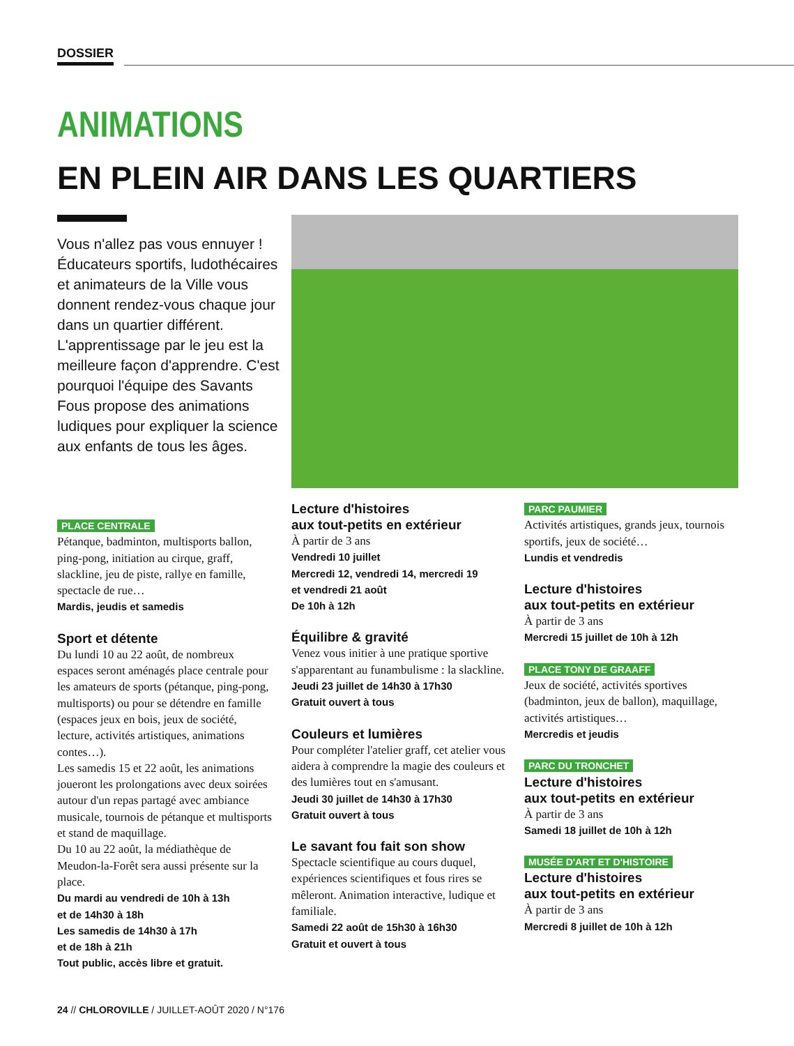DOSSIER
ANIMATIONS
EN PLEIN AIR DANS LES QUARTIERS
Vous n'allez pas vous ennuyer ! Éducateurs sportifs, ludothécaires et animateurs de la Ville vous donnent rendez-vous chaque jour dans un quartier différent. L'apprentissage par le jeu est la meilleure façon d'apprendre. C'est pourquoi l'équipe des Savants Fous propose des animations ludiques pour expliquer la science aux enfants de tous les âges.
PLACE CENTRALE
Pétanque, badminton, multisports ballon, ping-pong, initiation au cirque, graff, slackline, jeu de piste, rallye en famille, spectacle de rue…
Mardis, jeudis et samedis
Sport et détente
Du lundi 10 au 22 août, de nombreux espaces seront aménagés place centrale pour les amateurs de sports (pétanque, ping-pong, multisports) ou pour se détendre en famille (espaces jeux en bois, jeux de société, lecture, activités artistiques, animations contes…).
Les samedis 15 et 22 août, les animations joueront les prolongations avec deux soirées autour d'un repas partagé avec ambiance musicale, tournois de pétanque et multisports et stand de maquillage.
Du 10 au 22 août, la médiathèque de Meudon-la-Forêt sera aussi présente sur la place.
Du mardi au vendredi de 10h à 13h
et de 14h30 à 18h
Les samedis de 14h30 à 17h
et de 18h à 21h
Tout public, accès libre et gratuit.
Lecture d'histoires
aux tout-petits en extérieur
À partir de 3 ans
Vendredi 10 juillet
Mercredi 12, vendredi 14, mercredi 19
et vendredi 21 août
De 10h à 12h
Équilibre & gravité
Venez vous initier à une pratique sportive s'apparentant au funambulisme : la slackline.
Jeudi 23 juillet de 14h30 à 17h30
Gratuit ouvert à tous
Couleurs et lumières
Pour compléter l'atelier graff, cet atelier vous aidera à comprendre la magie des couleurs et des lumières tout en s'amusant.
Jeudi 30 juillet de 14h30 à 17h30
Gratuit ouvert à tous
Le savant fou fait son show
Spectacle scientifique au cours duquel, expériences scientifiques et fous rires se mêleront. Animation interactive, ludique et familiale.
Samedi 22 août de 15h30 à 16h30
Gratuit et ouvert à tous
PARC PAUMIER
Activités artistiques, grands jeux, tournois sportifs, jeux de société…
Lundis et vendredis
Lecture d'histoires
aux tout-petits en extérieur
À partir de 3 ans
Mercredi 15 juillet de 10h à 12h
PLACE TONY DE GRAAFF
Jeux de société, activités sportives (badminton, jeux de ballon), maquillage, activités artistiques…
Mercredis et jeudis
PARC DU TRONCHET
Lecture d'histoires
aux tout-petits en extérieur
À partir de 3 ans
Samedi 18 juillet de 10h à 12h
MUSÉE D'ART ET D'HISTOIRE
Lecture d'histoires
aux tout-petits en extérieur
À partir de 3 ans
Mercredi 8 juillet de 10h à 12h
24 // CHLOROVILLE / JUILLET-AOÛT 2020 / N°176